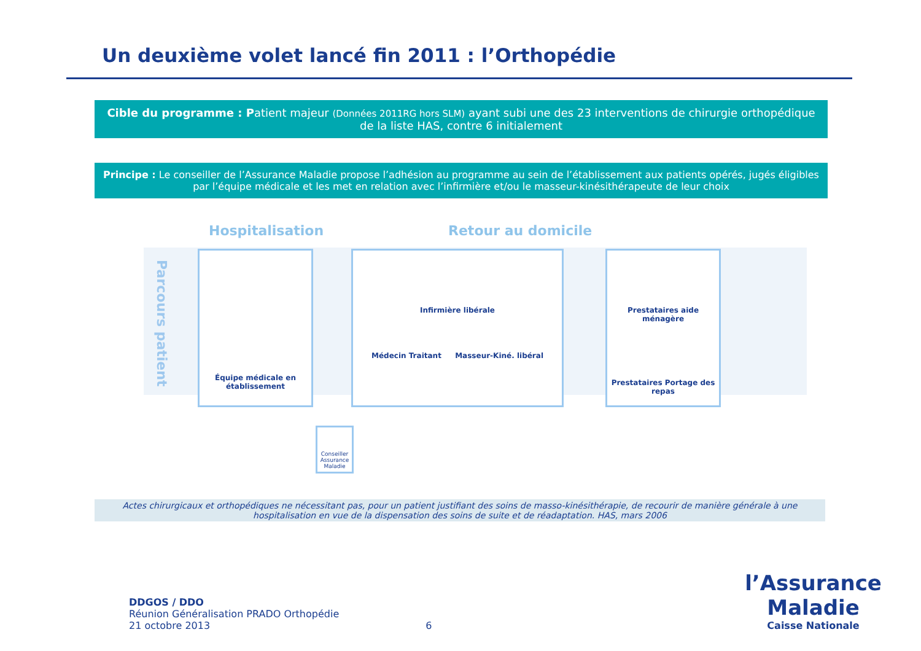Un deuxième volet lancé fin 2011 : l’Orthopédie
Cible du programme : Patient majeur (Données 2011RG hors SLM) ayant subi une des 23 interventions de chirurgie orthopédique de la liste HAS, contre 6 initialement
Principe : Le conseiller de l’Assurance Maladie propose l’adhésion au programme au sein de l’établissement aux patients opérés, jugés éligibles par l’équipe médicale et les met en relation avec l’infirmière et/ou le masseur-kinésithérapeute de leur choix
Hospitalisation Retour au domicile
Parcours patient
Équipe médicale en établissement
Infirmière libérale
Médecin Traitant Masseur-Kiné. libéral
Prestataires aide ménagère
Prestataires Portage des repas
Conseiller Assurance Maladie
Actes chirurgicaux et orthopédiques ne nécessitant pas, pour un patient justifiant des soins de masso-kinésithérapie, de recourir de manière générale à une hospitalisation en vue de la dispensation des soins de suite et de réadaptation. HAS, mars 2006
DDGOS / DDO
Réunion Généralisation PRADO Orthopédie
21 octobre 2013
6
l’Assurance Maladie
Caisse Nationale